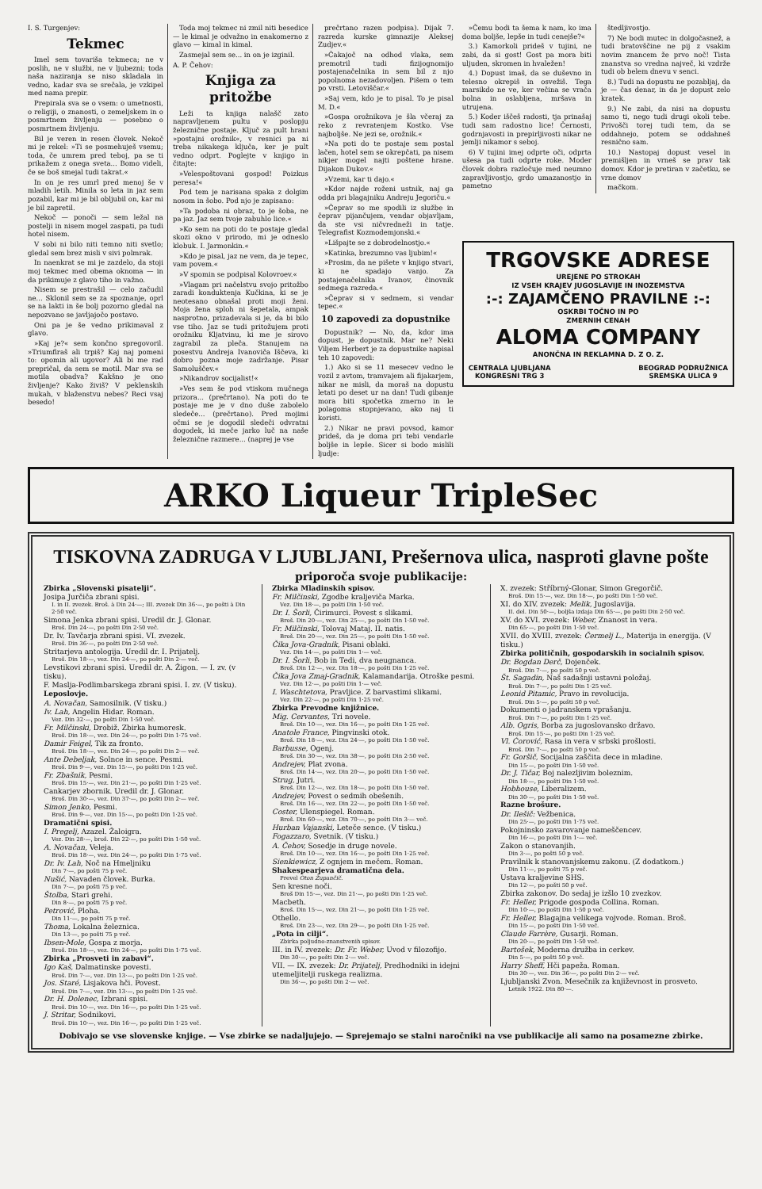I. S. Turgenjev:
Tekmec
Imel sem tovariša tekmeca; ne v poslih, ne v službi, ne v ljubezni; toda naša naziranja se niso skladala in vedno, kadar sva se srečala, je vzkipel med nama prepir.
Prepirala sva se o vsem: o umetnosti, o religiji, o znanosti, o zemeljskem in o posmrtnem življenju — posebno o posmrtnem življenju.
Bil je veren in resen človek. Nekoč mi je rekel: »Ti se posmehuješ vsemu; toda, če umrem pred teboj, pa se ti prikažem z onega sveta... Bomo videli, če se boš smejal tudi takrat.«
In on je res umrl pred menoj še v mladih letih. Minila so leta in jaz sem pozabil, kar mi je bil obljubil on, kar mi je bil zapretil.
Nekoč — ponoči — sem ležal na postelji in nisem mogel zaspati, pa tudi hotel nisem.
V sobi ni bilo niti temno niti svetlo; gledal sem brez misli v sivi polmrak.
In naenkrat se mi je zazdelo, da stoji moj tekmec med obema oknoma — in da prikimuje z glavo tiho in važno.
Nisem se prestrašil — celo začudil ne... Sklonil sem se za spoznanje, oprl se na lakti in še bolj pozorno gledal na nepozvano se javljajočo postavo.
Oni pa je še vedno prikimaval z glavo.
»Kaj je?« sem končno spregovoril. »Triumfiraš ali trpiš? Kaj naj pomeni to: opomin ali ugovor? Ali bi me rad prepričal, da sem se motil. Mar sva se motila obadva? Kakšno je ono življenje? Kako živiš? V peklenskih mukah, v blaženstvu nebes? Reci vsaj besedo!
Toda moj tekmec ni zmil niti besedice — le kimal je odvažno in enakomerno z glavo — kimal in kimal.
Zasmejal sem se... in on je izginil.
A. P. Čehov:
Knjiga za pritožbe
Leži ta knjiga nalašč zato napravljenem pultu v poslopju železnične postaje. Ključ za pult hrani »postajni orožnik«, v resnici pa ni treba nikakega ključa, ker je pult vedno odprt. Poglejte v knjigo in čitajte:
»Velespoštovani gospod! Poizkus peresa!«
Pod tem je narisana spaka z dolgim nosom in šobo. Pod njo je zapisano:
»Ta podoba ni obraz, to je šoba, ne pa jaz. Jaz sem tvoje zabuhlo lice.«
»Ko sem na poti do te postaje gledal skozi okno v prirodo, mi je odneslo klobuk. I. Jarmonkin.«
»Kdo je pisal, jaz ne vem, da je tepec, vam povem.«
»V spomin se podpisal Kolovroev.«
»Vlagam pri načelstvu svojo pritožbo zaradi konduktenja Kučkina, ki se je neotesano obnašal proti moji ženi. Moja žena sploh ni šepetala, ampak nasprotno, prizadevala si je, da bi bilo vse tiho. Jaz se tudi pritožujem proti orožniku Kljatvinu, ki me je sirovo zagrabil za pleča. Stanujem na posestvu Andreja Ivanoviča Iščeva, ki dobro pozna moje zadržanje. Pisar Samoluščev.«
»Nikandrov socijalist!«
»Ves sem še pod vtiskom mučnega prizora... (prečrtano). Na poti do te postaje me je v dno duše zabolelo sledeče... (prečrtano). Pred mojimi očmi se je dogodil sledeči odvratni dogodek, ki meče jarko luč na naše železnične razmere... (naprej je vse
prečrtano razen podpisa). Dijak 7. razreda kurske gimnazije Aleksej Zudjev.«
»Čakajoč na odhod vlaka, sem premotril tudi fizijognomijo postajenačelnika in sem bil z njo popolnoma nezadovoljen. Pišem o tem po vrsti. Letoviščar.«
»Saj vem, kdo je to pisal. To je pisal M. D.«
»Gospa orožnikova je šla včeraj za reko z revratenjem Kostko. Vse najboljše. Ne jezi se, orožnik.«
»Na poti do te postaje sem postal lačen, hotel sem se okrepčati, pa nisem nikjer mogel najti poštene hrane. Dijakon Dukov.«
»Vzemi, kar ti dajo.«
»Kdor najde roženi ustnik, naj ga odda pri blagajniku Andreju Jegoriču.«
»Čeprav so me spodili iz službe in čeprav pijančujem, vendar objavljam, da ste vsi ničvredneži in tatje. Telegrafist Kozmodemjonski.«
»Lišpajte se z dobrodelnostjo.«
»Katinka, brezumno vas ljubim!«
»Prosim, da ne pišete v knjigo stvari, ki ne spadajo vanjo. Za postajenačelnika Ivanov, činovnik sedmega razreda.«
»Čeprav si v sedmem, si vendar tepec.«
10 zapovedi za dopustnike
Dopustnik? — No, da, kdor ima dopust, je dopustnik. Mar ne? Neki Viljem Herbert je za dopustnike napisal teh 10 zapovedi:
1.) Ako si se 11 mesecev vedno le vozil z avtom, tramvajem ali fijakarjem, nikar ne misli, da moraš na dopustu letati po deset ur na dan! Tudi gibanje mora biti spočetka zmerno in le polagoma stopnjevano, ako naj ti koristi.
2.) Nikar ne pravi povsod, kamor prideš, da je doma pri tebi vendarle boljše in lepše. Sicer si bodo mislili ljudje:
»Čemu bodi ta šema k nam, ko ima doma boljše, lepše in tudi cenejše?«
3.) Kamorkoli prideš v tujini, ne zabi, da si gost! Gost pa mora biti uljuden, skromen in hvaležen!
4.) Dopust imaš, da se duševno in telesno okrepiš in osvežiš. Tega marsikdo ne ve, ker večina se vrača bolna in oslabljena, mršava in utrujena.
5.) Koder iščeš radosti, tja prinašaj tudi sam radostno lice! Černosti, godrnjavosti in prepirljivosti nikar ne jemlji nikamor s seboj.
6) V tujini imej odprte oči, odprta ušesa pa tudi odprte roke. Moder človek dobra razločuje med neumno zapravljivostjo, grdo umazanostjo in pametno
štedljivostjo.
7) Ne bodi mutec in dolgočasnež, a tudi bratovščine ne pij z vsakim novim znancem že prvo noč! Tista znanstva so vredna največ, ki vzdrže tudi ob belem dnevu v senci.
8.) Tudi na dopustu ne pozabljaj, da je — čas denar, in da je dopust zelo kratek.
9.) Ne zabi, da nisi na dopustu samo ti, nego tudi drugi okoli tebe. Privošči torej tudi tem, da se oddahnejo, potem se oddahneš resnično sam.
10.) Nastopaj dopust vesel in premišljen in vrneš se prav tak domov. Kdor je pretiran v začetku, se vrne domov
mačkom.
TRGOVSKE ADRESE
UREJENE PO STROKAH
IZ VSEH KRAJEV JUGOSLAVIJE IN INOZEMSTVA
:-: ZAJAMČENO PRAVILNE :-:
OSKRBI TOČNO IN PO
ZMERNIH CENAH
ALOMA COMPANY
ANONČNA IN REKLAMNA D. Z O. Z.
CENTRALA LJUBLJANA
KONGRESNI TRG 3 BEOGRAD PODRUŽNICA
SREMSKA ULICA 9
ARKO Liqueur TripleSec
TISKOVNA ZADRUGA V LJUBLJANI, Prešernova ulica, nasproti glavne pošte
priporoča svoje publikacije:
Zbirka „Slovenski pisatelji“.
Josipa Jurčiča zbrani spisi.
I. in II. zvezek. Broš. à Din 24·—; III. zvezek Din 36·—, po pošti à Din 2·50 več.
Simona Jenka zbrani spisi. Uredil dr. J. Glonar.
Broš. Din 24·—, po pošti Din 2·50 več.
Dr. Iv. Tavčarja zbrani spisi. VI. zvezek.
Broš. Din 36·—, po pošti Din 2·50 več.
Stritarjeva antologija. Uredil dr. I. Prijatelj.
Broš. Din 18·—, vez. Din 24·—, po pošti Din 2·— več.
Levstikovi zbrani spisi. Uredil dr. A. Žigon. — I. zv. (v tisku).
F. Maslja-Podlimbarskega zbrani spisi. I. zv. (V tisku).
Leposlovje.
A. Novačan, Samosilnik. (V tisku.)
Iv. Lah, Angelin Hidar. Roman.
Vez. Din 32·—, po pošti Din 1·50 več.
Fr. Milčinski, Drobiž. Zbirka humoresk.
Broš. Din 18·—, vez. Din 24·—, po pošti Din 1·75 več.
Damir Feigel, Tik za fronto.
Broš. Din 18·—, vez. Din 24·—, po pošti Din 2·— več.
Ante Debeljak, Solnce in sence. Pesmi.
Broš. Din 9·—, vez. Din 15·—, po pošti Din 1·25 več.
Fr. Zbašnik, Pesmi.
Broš. Din 15·—, vez. Din 21·—, po pošti Din 1·25 več.
Cankarjev zbornik. Uredil dr. J. Glonar.
Broš. Din 30·—, vez. Din 37·—, po pošti Din 2·— več.
Simon Jenko, Pesmi.
Broš. Din 9·—, vez. Din 15·—, po pošti Din 1·25 več.
Dramatični spisi.
I. Pregelj, Azazel. Žaloigra.
Vez. Din 28·—, broš. Din 22·—, po pošti Din 1·50 več.
A. Novačan, Veleja.
Broš. Din 18·—, vez. Din 24·—, po pošti Din 1·75 več.
Dr. Iv. Lah, Noč na Hmeljniku
Din 7·—, po pošti 75 p več.
Nušić, Navaden človek. Burka.
Din 7·—, po pošti 75 p več.
Štolba, Stari grehi.
Din 8·—, po pošti 75 p več.
Petrović, Ploha.
Din 11·—, po pošti 75 p več.
Thoma, Lokalna železnica.
Din 13·—, po pošti 75 p več.
Ibsen-Mole, Gospa z morja.
Broš. Din 18·—, vez. Din 24·—, po pošti Din 1·75 več.
Zbirka „Prosveti in zabavi“.
Igo Kaš, Dalmatinske povesti.
Broš. Din 7·—, vez. Din 13·—, po pošti Din 1·25 več.
Jos. Staré, Lisjakova hči. Povest.
Broš. Din 7·—, vez. Din 13·—, po pošti Din 1·25 več.
Dr. H. Dolenec, Izbrani spisi.
Broš. Din 10·—, vez. Din 16·—, po pošti Din 1·25 več.
J. Stritar, Sodnikovi.
Broš. Din 10·—, vez. Din 16·—, po pošti Din 1·25 več.
Zbirka Mladinskih spisov.
Fr. Milčinski, Zgodbe kraljeviča Marka.
Vez. Din 18·—, po pošti Din 1·50 več.
Dr. I. Šorli, Čirimurci. Povest s slikami.
Broš. Din 20·—, vez. Din 25·—, po pošti Din 1·50 več.
Fr. Milčinski, Tolovaj Mataj. II. natis.
Broš. Din 20·—, vez. Din 25·—, po pošti Din 1·50 več.
Čika Jova-Gradnik, Pisani oblaki.
Vez. Din 14·—, po pošti Din 1·— več.
Dr. I. Šorli, Bob in Tedi, dva neugnanca.
Broš. Din 12·—, vez. Din 18·—, po pošti Din 1·25 več.
Čika Jova Zmaj-Gradnik, Kalamandarija. Otroške pesmi.
Vez. Din 12·—, po pošti Din 1·— več.
I. Waschtetova, Pravljice. Z barvastimi slikami.
Vez. Din 22·—, po pošti Din 1·25 več.
Zbirka Prevodne knjižnice.
Mig. Cervantes, Tri novele.
Broš. Din 10·—, vez. Din 16·—, po pošti Din 1·25 več.
Anatole France, Pingvinski otok.
Broš. Din 18·—, vez. Din 24·—, po pošti Din 1·50 več.
Barbusse, Ogenj.
Broš. Din 30·—, vez. Din 38·—, po pošti Din 2·50 več.
Andrejev, Plat zvona.
Broš. Din 14·—, vez. Din 20·—, po pošti Din 1·50 več.
Strug, Jutri.
Broš. Din 12·—, vez. Din 18·—, po pošti Din 1·50 več.
Andrejev, Povest o sedmih obešenih.
Broš. Din 16·—, vez. Din 22·—, po pošti Din 1·50 več.
Coster, Ulenspiegel. Roman.
Broš. Din 60·—, vez. Din 70·—, po pošti Din 3·— več.
Hurban Vajanski, Leteče sence. (V tisku.)
Fogazzaro, Svetnik. (V tisku.)
A. Čehov, Sosedje in druge novele.
Broš. Din 10·—, vez. Din 16·—, po pošti Din 1·25 več.
Sienkiewicz, Z ognjem in mečem. Roman.
Shakespearjeva dramatična dela.
Prevel Oton Župančič.
Sen kresne noči.
Broš Din 15·—, vez. Din 21·—, po pošti Din 1·25 več.
Macbeth.
Broš. Din 15·—, vez. Din 21·—, po pošti Din 1·25 več.
Othello.
Broš. Din 23·—, vez. Din 29·—, po pošti Din 1·25 več.
„Pota in cilji“.
Zbirka poljudno-znanstvenih spisov.
III. in IV. zvezek: Dr. Fr. Weber, Uvod v filozofijo.
Din 30·—, po pošti Din 2·— več.
VII. — IX. zvezek: Dr. Prijatelj, Predhodniki in idejni utemeljitelji ruskega realizma.
Din 36·—, po pošti Din 2·— več.
X. zvezek: Stříbrný-Glonar, Simon Gregorčič.
Broš. Din 15·—, vez. Din 18·—, po pošti Din 1·50 več.
XI. do XIV. zvezek: Melik, Jugoslavija.
II. del. Din 50·—, boljša izdaja Din 65·—, po pošti Din 2·50 več.
XV. do XVI. zvezek: Weber, Znanost in vera.
Din 65·—, po pošti Din 1·50 več.
XVII. do XVIII. zvezek: Čermelj L., Materija in energija. (V tisku.)
Zbirka političnih, gospodarskih in socialnih spisov.
Dr. Bogdan Derč, Dojenček.
Broš. Din 7·—, po pošti 50 p več.
Št. Sagadin, Naš sadašnji ustavni položaj.
Broš. Din 7·—, po pošti Din 1·25 več.
Leonid Pitamic, Pravo in revolucija.
Broš. Din 5·—, po pošti 50 p več.
Dokumenti o jadranskem vprašanju.
Broš. Din 7·—, po pošti Din 1·25 več.
Alb. Ogris, Borba za jugoslovansko državo.
Broš. Din 15·—, po pošti Din 1·25 več.
Vl. Ćorović, Rasa in vera v srbski prošlosti.
Broš. Din 7·—, po pošti 50 p več.
Fr. Goršič, Socijalna zaščita dece in mladine.
Din 15·—, po pošti Din 1·50 več.
Dr. J. Tičar, Boj nalezljivim boleznim.
Din 18·—, po pošti Din 1·50 več.
Hobhouse, Liberalizem.
Din 30·—, po pošti Din 1·50 več.
Razne brošure.
Dr. Ilešič: Vežbenica.
Din 25·—, po pošti Din 1·75 več.
Pokojninsko zavarovanje nameščencev.
Din 16·—, po pošti Din 1·— več.
Zakon o stanovanjih.
Din 3·—, po pošti 50 p več.
Pravilnik k stanovanjskemu zakonu. (Z dodatkom.)
Din 11·—, po pošti 75 p več.
Ustava kraljevine SHS.
Din 12·—, po pošti 50 p več.
Zbirka zakonov. Do sedaj je izšlo 10 zvezkov.
Fr. Heller, Prigode gospoda Collina. Roman.
Din 10·—, po pošti Din 1·50 p več.
Fr. Heller, Blagajna velikega vojvode. Roman. Broš.
Din 15·—, po pošti Din 1·50 več.
Claude Farrère, Gusarji. Roman.
Din 20·—, po pošti Din 1·50 več.
Bartošek, Moderna družba in cerkev.
Din 5·—, po pošti 50 p več.
Harry Sheff, Hči papeža. Roman.
Din 30·—, vez. Din 36·—, po pošti Din 2·— več.
Ljubljanski Zvon. Mesečnik za književnost in prosveto.
Letnik 1922. Din 80·—.
Dobivajo se vse slovenske knjige. — Vse zbirke se nadaljujejo. — Sprejemajo se stalni naročniki na vse publikacije ali samo na posamezne zbirke.